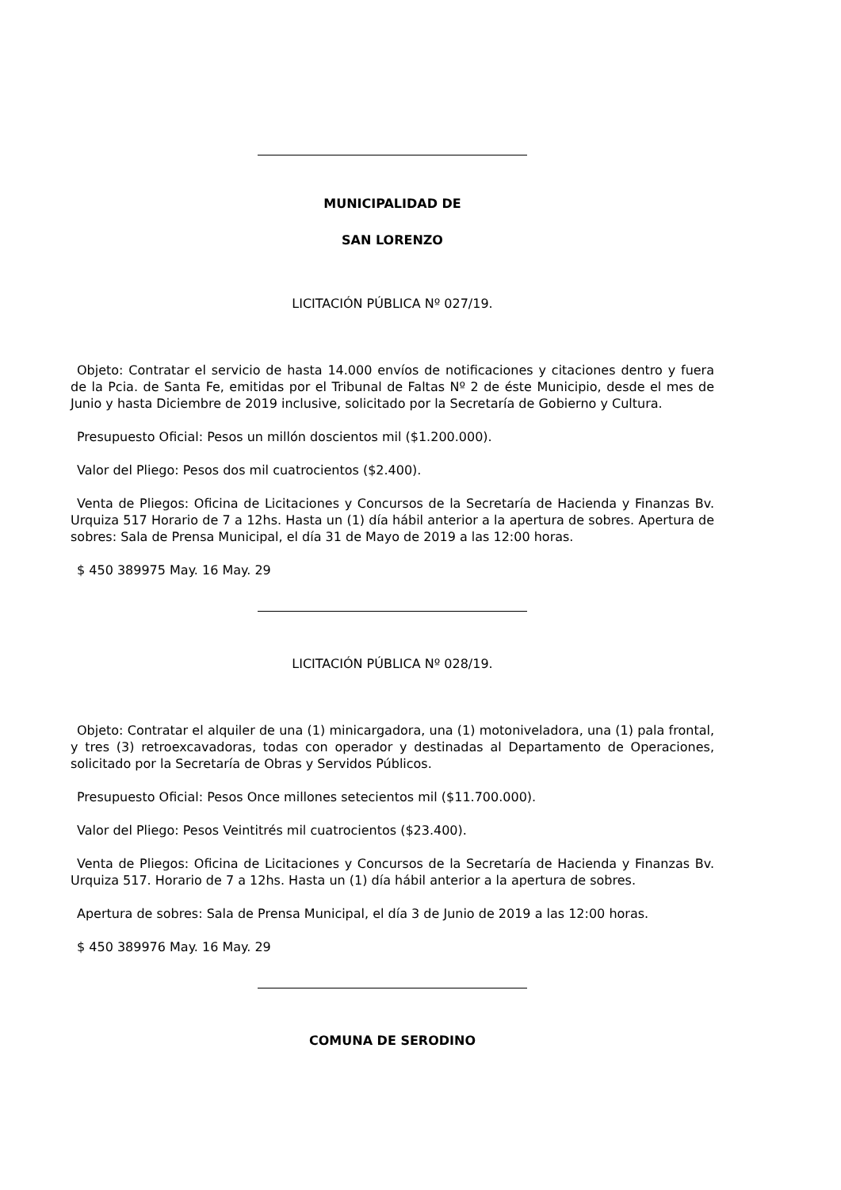MUNICIPALIDAD DE
SAN LORENZO
LICITACIÓN PÚBLICA Nº 027/19.
Objeto: Contratar el servicio de hasta 14.000 envíos de notificaciones y citaciones dentro y fuera de la Pcia. de Santa Fe, emitidas por el Tribunal de Faltas Nº 2 de éste Municipio, desde el mes de Junio y hasta Diciembre de 2019 inclusive, solicitado por la Secretaría de Gobierno y Cultura.
Presupuesto Oficial: Pesos un millón doscientos mil ($1.200.000).
Valor del Pliego: Pesos dos mil cuatrocientos ($2.400).
Venta de Pliegos: Oficina de Licitaciones y Concursos de la Secretaría de Hacienda y Finanzas Bv. Urquiza 517 Horario de 7 a 12hs. Hasta un (1) día hábil anterior a la apertura de sobres. Apertura de sobres: Sala de Prensa Municipal, el día 31 de Mayo de 2019 a las 12:00 horas.
$ 450 389975 May. 16 May. 29
LICITACIÓN PÚBLICA Nº 028/19.
Objeto: Contratar el alquiler de una (1) minicargadora, una (1) motoniveladora, una (1) pala frontal, y tres (3) retroexcavadoras, todas con operador y destinadas al Departamento de Operaciones, solicitado por la Secretaría de Obras y Servidos Públicos.
Presupuesto Oficial: Pesos Once millones setecientos mil ($11.700.000).
Valor del Pliego: Pesos Veintitrés mil cuatrocientos ($23.400).
Venta de Pliegos: Oficina de Licitaciones y Concursos de la Secretaría de Hacienda y Finanzas Bv. Urquiza 517. Horario de 7 a 12hs. Hasta un (1) día hábil anterior a la apertura de sobres.
Apertura de sobres: Sala de Prensa Municipal, el día 3 de Junio de 2019 a las 12:00 horas.
$ 450 389976 May. 16 May. 29
COMUNA DE SERODINO